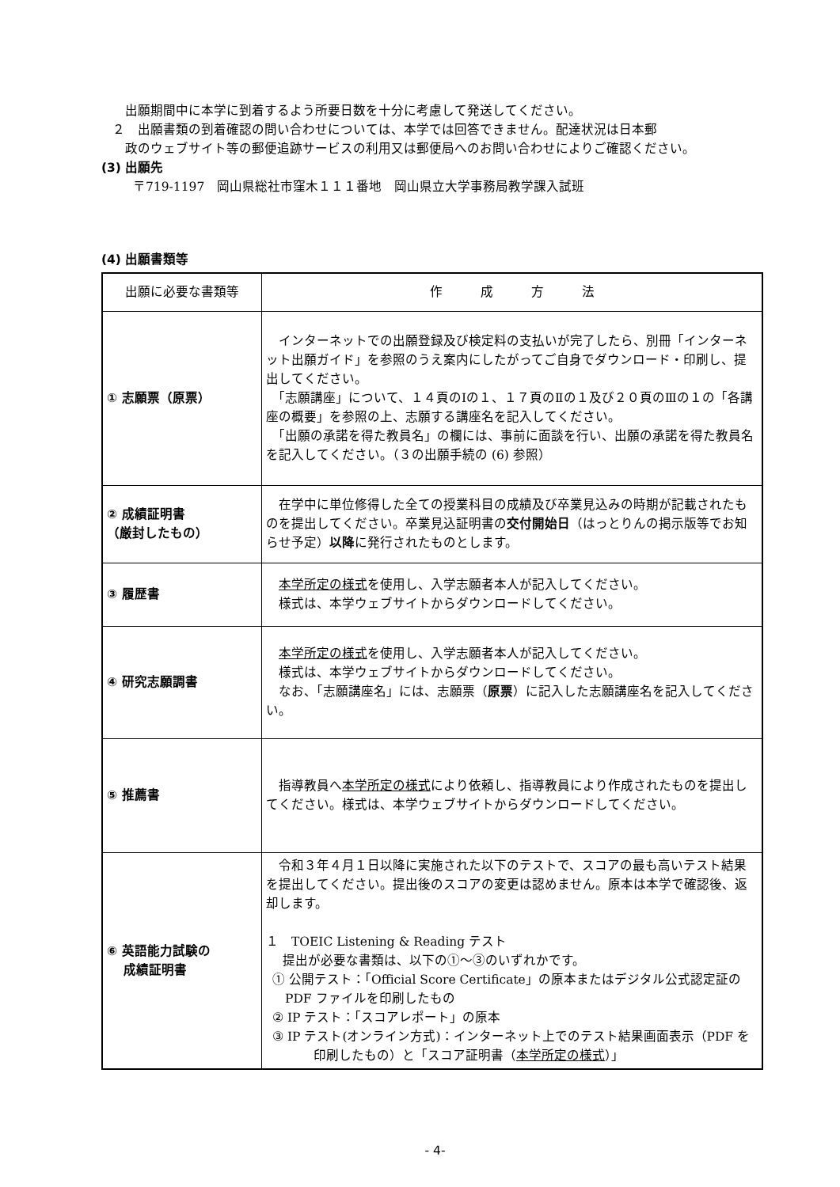出願期間中に本学に到着するよう所要日数を十分に考慮して発送してください。
２　出願書類の到着確認の問い合わせについては、本学では回答できません。配達状況は日本郵
政のウェブサイト等の郵便追跡サービスの利用又は郵便局へのお問い合わせによりご確認ください。
(3) 出願先
〒719-1197　岡山県総社市窪木１１１番地　岡山県立大学事務局教学課入試班
(4) 出願書類等
| 出願に必要な書類等 | 作 成 方 法 |
| ① 志願票（原票） | インターネットでの出願登録及び検定料の支払いが完了したら、別冊「インターネット出願ガイド」を参照のうえ案内にしたがってご自身でダウンロード・印刷し、提出してください。 「志願講座」について、１４頁のⅠの１、１７頁のⅡの１及び２０頁のⅢの１の「各講座の概要」を参照の上、志願する講座名を記入してください。 「出願の承諾を得た教員名」の欄には、事前に面談を行い、出願の承諾を得た教員名を記入してください。（３の出願手続の (6) 参照） |
| ② 成績証明書 （厳封したもの） | 在学中に単位修得した全ての授業科目の成績及び卒業見込みの時期が記載されたものを提出してください。卒業見込証明書の 交付開始日 （はっとりんの掲示版等でお知らせ予定） 以降 に発行されたものとします。 |
| ③ 履歴書 | 本学所定の様式 を使用し、入学志願者本人が記入してください。 様式は、本学ウェブサイトからダウンロードしてください。 |
| ④ 研究志願調書 | 本学所定の様式 を使用し、入学志願者本人が記入してください。 様式は、本学ウェブサイトからダウンロードしてください。 なお、「志願講座名」には、志願票（ 原票 ）に記入した志願講座名を記入してください。 |
| ⑤ 推薦書 | 指導教員へ 本学所定の様式 により依頼し、指導教員により作成されたものを提出してください。様式は、本学ウェブサイトからダウンロードしてください。 |
| ⑥ 英語能力試験の 成績証明書 | 令和３年４月１日以降に実施された以下のテストで、スコアの最も高いテスト結果を提出してください。提出後のスコアの変更は認めません。原本は本学で確認後、返却します。 １ TOEIC Listening & Reading テスト 提出が必要な書類は、以下の①～③のいずれかです。 ① 公開テスト：「Official Score Certificate」の原本またはデジタル公式認定証の PDF ファイルを印刷したもの ② IP テスト：「スコアレポート」の原本 ③ IP テスト(オンライン方式)：インターネット上でのテスト結果画面表示（PDF を印刷したもの）と「スコア証明書（ 本学所定の様式 ）」 |
- 4-